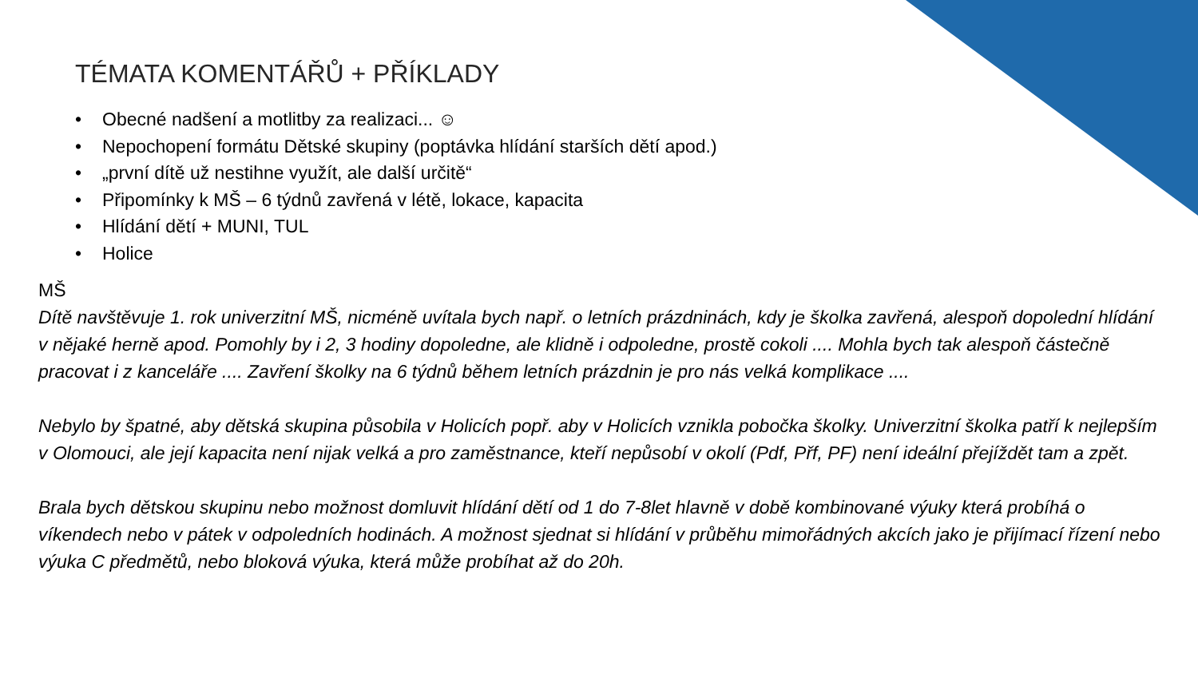TÉMATA KOMENTÁŘŮ + PŘÍKLADY
• Obecné nadšení a motlitby za realizaci... ☺
• Nepochopení formátu Dětské skupiny (poptávka hlídání starších dětí apod.)
• „první dítě už nestihne využít, ale další určitě“
• Připomínky k MŠ – 6 týdnů zavřená v létě, lokace, kapacita
• Hlídání dětí + MUNI, TUL
• Holice
MŠ
Dítě navštěvuje 1. rok univerzitní MŠ, nicméně uvítala bych např. o letních prázdninách, kdy je školka zavřená, alespoň dopolední hlídání v nějaké herně apod. Pomohly by i 2, 3 hodiny dopoledne, ale klidně i odpoledne, prostě cokoli .... Mohla bych tak alespoň částečně pracovat i z kanceláře .... Zavření školky na 6 týdnů během letních prázdnin je pro nás velká komplikace ....
Nebylo by špatné, aby dětská skupina působila v Holicích popř. aby v Holicích vznikla pobočka školky. Univerzitní školka patří k nejlepším v Olomouci, ale její kapacita není nijak velká a pro zaměstnance, kteří nepůsobí v okolí (Pdf, Přf, PF) není ideální přejíždět tam a zpět.
Brala bych dětskou skupinu nebo možnost domluvit hlídání dětí od 1 do 7-8let hlavně v době kombinované výuky která probíhá o víkendech nebo v pátek v odpoledních hodinách. A možnost sjednat si hlídání v průběhu mimořádných akcích jako je přijímací řízení nebo výuka C předmětů, nebo bloková výuka, která může probíhat až do 20h.